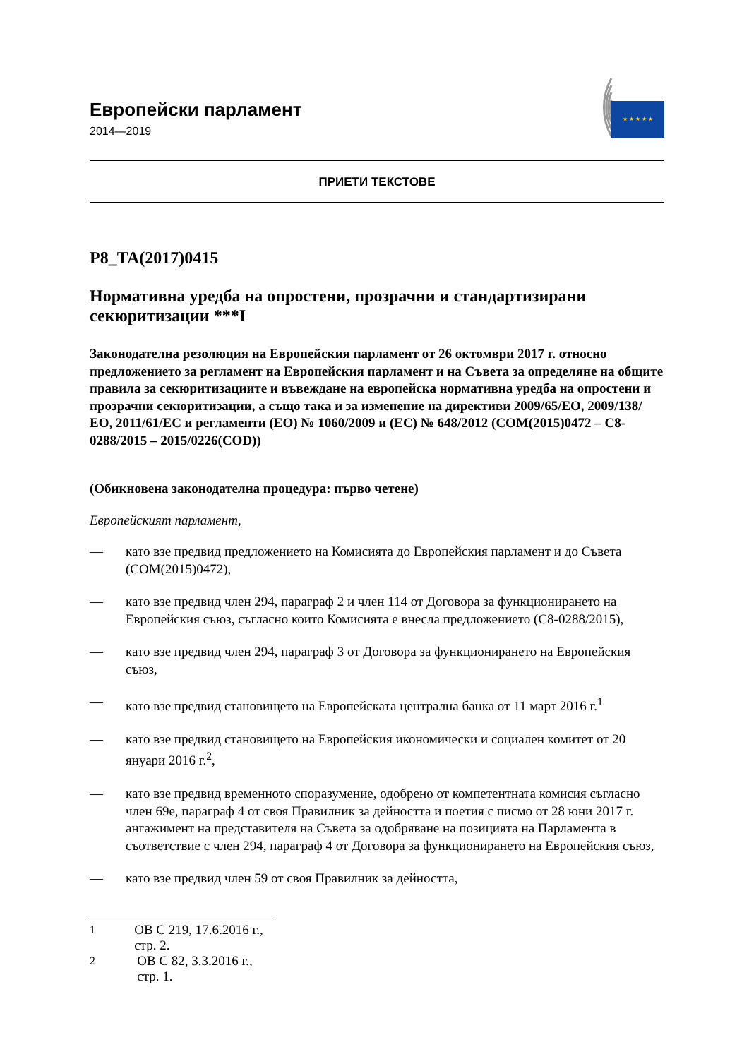Европейски парламент
2014—2019
★ ★ ★ ★ ★
ПРИЕТИ ТЕКСТОВЕ
P8_TA(2017)0415
Нормативна уредба на опростени, прозрачни и стандартизирани секюритизации ***I
Законодателна резолюция на Европейския парламент от 26 октомври 2017 г. относно предложението за регламент на Европейския парламент и на Съвета за определяне на общите правила за секюритизациите и въвеждане на европейска нормативна уредба на опростени и прозрачни секюритизации, а също така и за изменение на директиви 2009/65/ЕО, 2009/138/ЕО, 2011/61/ЕС и регламенти (ЕО) № 1060/2009 и (ЕС) № 648/2012 (COM(2015)0472 – C8-0288/2015 – 2015/0226(COD))
(Обикновена законодателна процедура: първо четене)
Европейският парламент,
— като взе предвид предложението на Комисията до Европейския парламент и до Съвета (COM(2015)0472),
— като взе предвид член 294, параграф 2 и член 114 от Договора за функционирането на Европейския съюз, съгласно които Комисията е внесла предложението (C8-0288/2015),
— като взе предвид член 294, параграф 3 от Договора за функционирането на Европейския съюз,
— като взе предвид становището на Европейската централна банка от 11 март 2016 г.<sup>1</sup>
— като взе предвид становището на Европейския икономически и социален комитет от 20 януари 2016 г.<sup>2</sup>,
— като взе предвид временното споразумение, одобрено от компетентната комисия съгласно член 69е, параграф 4 от своя Правилник за дейността и поетия с писмо от 28 юни 2017 г. ангажимент на представителя на Съвета за одобряване на позицията на Парламента в съответствие с член 294, параграф 4 от Договора за функционирането на Европейския съюз,
— като взе предвид член 59 от своя Правилник за дейността,
<sup>1</sup> ОВ C 219, 17.6.2016 г., стр. 2.
<sup>2</sup> ОВ C 82, 3.3.2016 г., стр. 1.